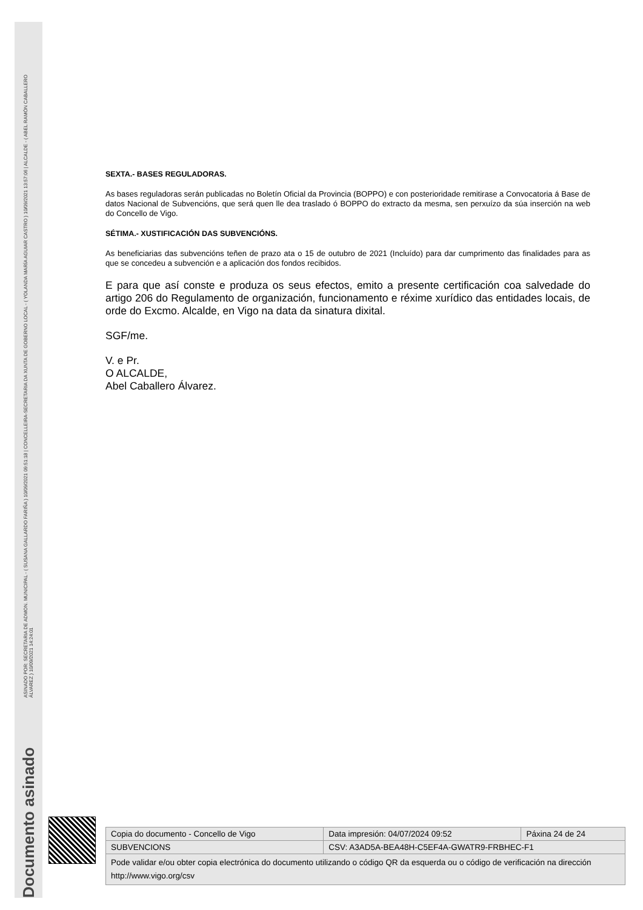Documento asinado
ASINADO POR: SECRETARIA DE ADMON. MUNICIPAL - ( SUSANA GALLARDO FARIÑA ) 10/09/2021 09:51:18 | CONCELLEIRA-SECRETARIA DA XUNTA DE GOBERNO LOCAL - ( YOLANDA MARÍA AGUIAR CASTRO ) 10/09/2021 13:57:06 | ALCALDE - ( ABEL RAMÓN CABALLERO ÁLVAREZ ) 10/09/2021 14:24:01
SEXTA.- BASES REGULADORAS.
As bases reguladoras serán publicadas no Boletín Oficial da Provincia (BOPPO) e con posterioridade remitirase a Convocatoria á Base de datos Nacional de Subvencións, que será quen lle dea traslado ó BOPPO do extracto da mesma, sen perxuízo da súa inserción na web do Concello de Vigo.
SÉTIMA.- XUSTIFICACIÓN DAS SUBVENCIÓNS.
As beneficiarias das subvencións teñen de prazo ata o 15 de outubro de 2021 (Incluído) para dar cumprimento das finalidades para as que se concedeu a subvención e a aplicación dos fondos recibidos.
E para que así conste e produza os seus efectos, emito a presente certificación coa salvedade do artigo 206 do Regulamento de organización, funcionamento e réxime xurídico das entidades locais, de orde do Excmo. Alcalde, en Vigo na data da sinatura dixital.
SGF/me.
V. e Pr.
O ALCALDE,
Abel Caballero Álvarez.
| Copia do documento - Concello de Vigo | Data impresión: 04/07/2024 09:52 | Páxina 24 de 24 |
| SUBVENCIONS | CSV: A3AD5A-BEA48H-C5EF4A-GWATR9-FRBHEC-F1 | |
| Pode validar e/ou obter copia electrónica do documento utilizando o código QR da esquerda ou o código de verificación na dirección http://www.vigo.org/csv | | |